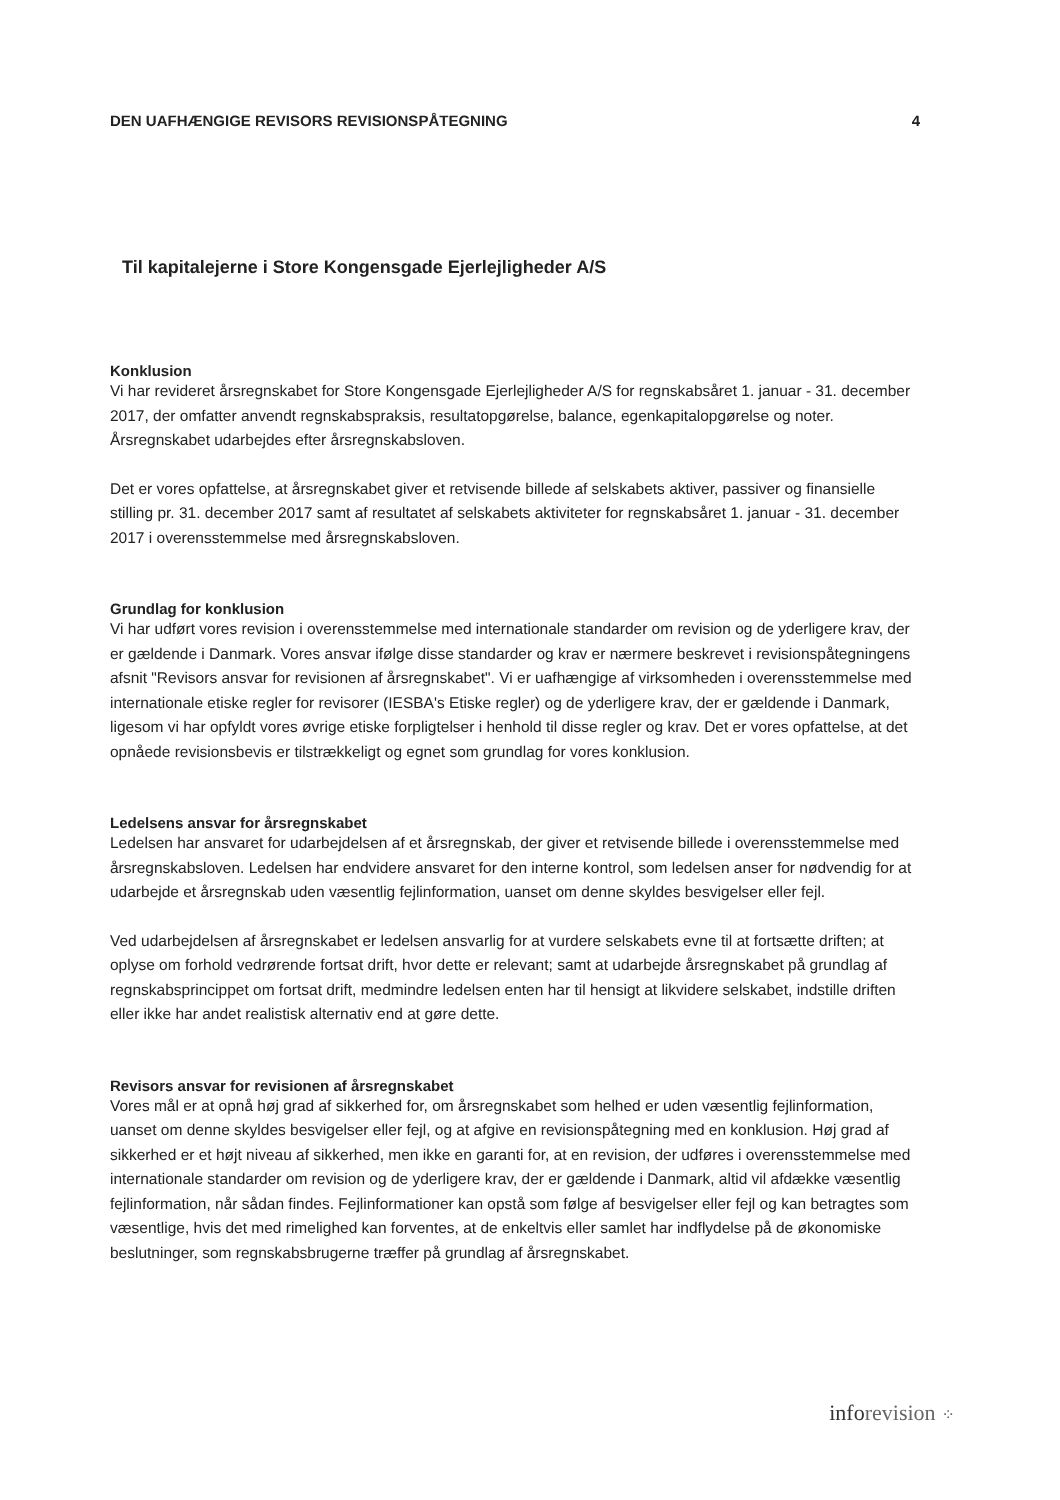DEN UAFHÆNGIGE REVISORS REVISIONSPÅTEGNING
4
Til kapitalejerne i Store Kongensgade Ejerlejligheder A/S
Konklusion
Vi har revideret årsregnskabet for Store Kongensgade Ejerlejligheder A/S for regnskabsåret 1. januar - 31. december 2017, der omfatter anvendt regnskabspraksis, resultatopgørelse, balance, egenkapital­opgørelse og noter. Årsregnskabet udarbejdes efter årsregnskabsloven.
Det er vores opfattelse, at årsregnskabet giver et retvisende billede af selskabets aktiver, passiver og finansielle stilling pr. 31. december 2017 samt af resultatet af selskabets aktiviteter for regnskabs­året 1. januar - 31. december 2017 i overensstemmelse med årsregnskabsloven.
Grundlag for konklusion
Vi har udført vores revision i overensstemmelse med internationale standarder om revision og de yderligere krav, der er gældende i Danmark. Vores ansvar ifølge disse standarder og krav er nærmere beskrevet i revisionspåtegningens afsnit "Revisors ansvar for revisionen af årsregnskabet". Vi er uaf­hængige af virksomheden i overensstemmelse med internationale etiske regler for revisorer (IESBA's Etiske regler) og de yderligere krav, der er gældende i Danmark, ligesom vi har opfyldt vores øvrige etiske forpligtelser i henhold til disse regler og krav. Det er vores opfattelse, at det opnåede revisions­bevis er tilstrækkeligt og egnet som grundlag for vores konklusion.
Ledelsens ansvar for årsregnskabet
Ledelsen har ansvaret for udarbejdelsen af et årsregnskab, der giver et retvisende billede i overens­stemmelse med årsregnskabsloven. Ledelsen har endvidere ansvaret for den interne kontrol, som ledelsen anser for nødvendig for at udarbejde et årsregnskab uden væsentlig fejlinformation, uanset om denne skyldes besvigelser eller fejl.
Ved udarbejdelsen af årsregnskabet er ledelsen ansvarlig for at vurdere selskabets evne til at fort­sætte driften; at oplyse om forhold vedrørende fortsat drift, hvor dette er relevant; samt at udarbejde årsregnskabet på grundlag af regnskabsprincippet om fortsat drift, medmindre ledelsen enten har til hensigt at likvidere selskabet, indstille driften eller ikke har andet realistisk alternativ end at gøre dette.
Revisors ansvar for revisionen af årsregnskabet
Vores mål er at opnå høj grad af sikkerhed for, om årsregnskabet som helhed er uden væsentlig fejl­information, uanset om denne skyldes besvigelser eller fejl, og at afgive en revisionspåtegning med en konklusion. Høj grad af sikkerhed er et højt niveau af sikkerhed, men ikke en garanti for, at en revision, der udføres i overensstemmelse med internationale standarder om revision og de yderligere krav, der er gældende i Danmark, altid vil afdække væsentlig fejlinformation, når sådan findes. Fejlinformationer kan opstå som følge af besvigelser eller fejl og kan betragtes som væsentlige, hvis det med rimelighed kan forventes, at de enkeltvis eller samlet har indflydelse på de økonomiske beslutninger, som regn­skabsbrugerne træffer på grundlag af årsregnskabet.
inforevision ⁘